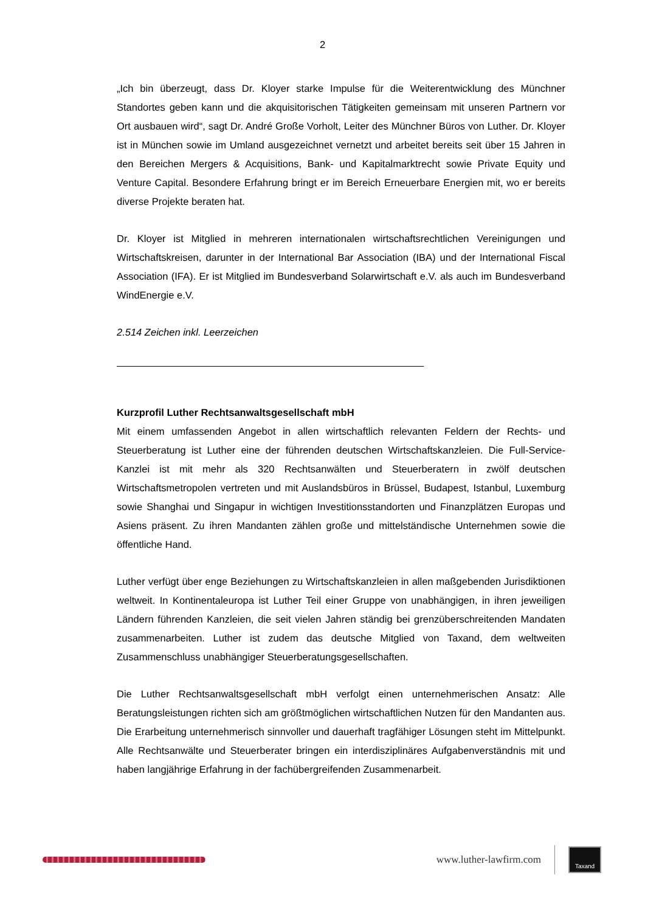2
„Ich bin überzeugt, dass Dr. Kloyer starke Impulse für die Weiterentwicklung des Münchner Standortes geben kann und die akquisitorischen Tätigkeiten gemeinsam mit unseren Partnern vor Ort ausbauen wird“, sagt Dr. André Große Vorholt, Leiter des Münchner Büros von Luther. Dr. Kloyer ist in München sowie im Umland ausgezeichnet vernetzt und arbeitet bereits seit über 15 Jahren in den Bereichen Mergers & Acquisitions, Bank- und Kapitalmarktrecht sowie Private Equity und Venture Capital. Besondere Erfahrung bringt er im Bereich Erneuerbare Energien mit, wo er bereits diverse Projekte beraten hat.
Dr. Kloyer ist Mitglied in mehreren internationalen wirtschaftsrechtlichen Vereinigungen und Wirtschaftskreisen, darunter in der International Bar Association (IBA) und der International Fiscal Association (IFA). Er ist Mitglied im Bundesverband Solarwirtschaft e.V. als auch im Bundesverband WindEnergie e.V.
2.514 Zeichen inkl. Leerzeichen
Kurzprofil Luther Rechtsanwaltsgesellschaft mbH
Mit einem umfassenden Angebot in allen wirtschaftlich relevanten Feldern der Rechts- und Steuerberatung ist Luther eine der führenden deutschen Wirtschaftskanzleien. Die Full-Service-Kanzlei ist mit mehr als 320 Rechtsanwälten und Steuerberatern in zwölf deutschen Wirtschaftsmetropolen vertreten und mit Auslandsbüros in Brüssel, Budapest, Istanbul, Luxemburg sowie Shanghai und Singapur in wichtigen Investitionsstandorten und Finanzplätzen Europas und Asiens präsent. Zu ihren Mandanten zählen große und mittelständische Unternehmen sowie die öffentliche Hand.
Luther verfügt über enge Beziehungen zu Wirtschaftskanzleien in allen maßgebenden Jurisdiktionen weltweit. In Kontinentaleuropa ist Luther Teil einer Gruppe von unabhängigen, in ihren jeweiligen Ländern führenden Kanzleien, die seit vielen Jahren ständig bei grenzüberschreitenden Mandaten zusammenarbeiten. Luther ist zudem das deutsche Mitglied von Taxand, dem weltweiten Zusammenschluss unabhängiger Steuerberatungsgesellschaften.
Die Luther Rechtsanwaltsgesellschaft mbH verfolgt einen unternehmerischen Ansatz: Alle Beratungsleistungen richten sich am größtmöglichen wirtschaftlichen Nutzen für den Mandanten aus. Die Erarbeitung unternehmerisch sinnvoller und dauerhaft tragfähiger Lösungen steht im Mittelpunkt. Alle Rechtsanwälte und Steuerberater bringen ein interdisziplinäres Aufgabenverständnis mit und haben langjährige Erfahrung in der fachübergreifenden Zusammenarbeit.
www.luther-lawfirm.com
Taxand